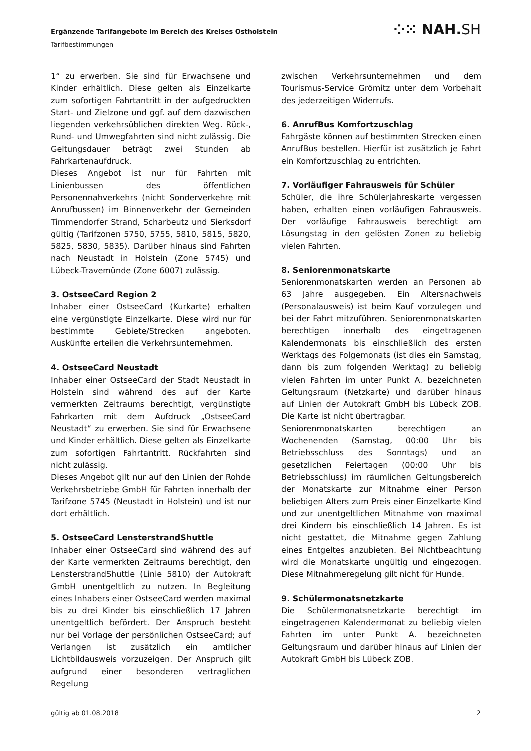Ergänzende Tarifangebote im Bereich des Kreises Ostholstein
Tarifbestimmungen
⁘⁙ NAH.SH
1“ zu erwerben. Sie sind für Erwachsene und Kinder erhältlich. Diese gelten als Einzelkarte zum sofortigen Fahrtantritt in der aufgedruckten Start- und Zielzone und ggf. auf dem dazwischen liegenden verkehrsüblichen direkten Weg. Rück-, Rund- und Umwegfahrten sind nicht zulässig. Die Geltungsdauer beträgt zwei Stunden ab Fahrkartenaufdruck.
Dieses Angebot ist nur für Fahrten mit Linienbussen des öffentlichen Personennahverkehrs (nicht Sonderverkehre mit Anrufbussen) im Binnenverkehr der Gemeinden Timmendorfer Strand, Scharbeutz und Sierksdorf gültig (Tarifzonen 5750, 5755, 5810, 5815, 5820, 5825, 5830, 5835). Darüber hinaus sind Fahrten nach Neustadt in Holstein (Zone 5745) und Lübeck-Travemünde (Zone 6007) zulässig.
3. OstseeCard Region 2
Inhaber einer OstseeCard (Kurkarte) erhalten eine vergünstigte Einzelkarte. Diese wird nur für bestimmte Gebiete/Strecken angeboten. Auskünfte erteilen die Verkehrsunternehmen.
4. OstseeCard Neustadt
Inhaber einer OstseeCard der Stadt Neustadt in Holstein sind während des auf der Karte vermerkten Zeitraums berechtigt, vergünstigte Fahrkarten mit dem Aufdruck „OstseeCard Neustadt“ zu erwerben. Sie sind für Erwachsene und Kinder erhältlich. Diese gelten als Einzelkarte zum sofortigen Fahrtantritt. Rückfahrten sind nicht zulässig.
Dieses Angebot gilt nur auf den Linien der Rohde Verkehrsbetriebe GmbH für Fahrten innerhalb der Tarifzone 5745 (Neustadt in Holstein) und ist nur dort erhältlich.
5. OstseeCard LensterstrandShuttle
Inhaber einer OstseeCard sind während des auf der Karte vermerkten Zeitraums berechtigt, den LensterstrandShuttle (Linie 5810) der Autokraft GmbH unentgeltlich zu nutzen. In Begleitung eines Inhabers einer OstseeCard werden maximal bis zu drei Kinder bis einschließlich 17 Jahren unentgeltlich befördert. Der Anspruch besteht nur bei Vorlage der persönlichen OstseeCard; auf Verlangen ist zusätzlich ein amtlicher Lichtbildausweis vorzuzeigen. Der Anspruch gilt aufgrund einer besonderen vertraglichen Regelung
zwischen Verkehrsunternehmen und dem Tourismus-Service Grömitz unter dem Vorbehalt des jederzeitigen Widerrufs.
6. AnrufBus Komfortzuschlag
Fahrgäste können auf bestimmten Strecken einen AnrufBus bestellen. Hierfür ist zusätzlich je Fahrt ein Komfortzuschlag zu entrichten.
7. Vorläufiger Fahrausweis für Schüler
Schüler, die ihre Schülerjahreskarte vergessen haben, erhalten einen vorläufigen Fahrausweis. Der vorläufige Fahrausweis berechtigt am Lösungstag in den gelösten Zonen zu beliebig vielen Fahrten.
8. Seniorenmonatskarte
Seniorenmonatskarten werden an Personen ab 63 Jahre ausgegeben. Ein Altersnachweis (Personalausweis) ist beim Kauf vorzulegen und bei der Fahrt mitzuführen. Seniorenmonatskarten berechtigen innerhalb des eingetragenen Kalendermonats bis einschließlich des ersten Werktags des Folgemonats (ist dies ein Samstag, dann bis zum folgenden Werktag) zu beliebig vielen Fahrten im unter Punkt A. bezeichneten Geltungsraum (Netzkarte) und darüber hinaus auf Linien der Autokraft GmbH bis Lübeck ZOB. Die Karte ist nicht übertragbar.
Seniorenmonatskarten berechtigen an Wochenenden (Samstag, 00:00 Uhr bis Betriebsschluss des Sonntags) und an gesetzlichen Feiertagen (00:00 Uhr bis Betriebsschluss) im räumlichen Geltungsbereich der Monatskarte zur Mitnahme einer Person beliebigen Alters zum Preis einer Einzelkarte Kind und zur unentgeltlichen Mitnahme von maximal drei Kindern bis einschließlich 14 Jahren. Es ist nicht gestattet, die Mitnahme gegen Zahlung eines Entgeltes anzubieten. Bei Nichtbeachtung wird die Monatskarte ungültig und eingezogen. Diese Mitnahmeregelung gilt nicht für Hunde.
9. Schülermonatsnetzkarte
Die Schülermonatsnetzkarte berechtigt im eingetragenen Kalendermonat zu beliebig vielen Fahrten im unter Punkt A. bezeichneten Geltungsraum und darüber hinaus auf Linien der Autokraft GmbH bis Lübeck ZOB.
gültig ab 01.08.2018 2